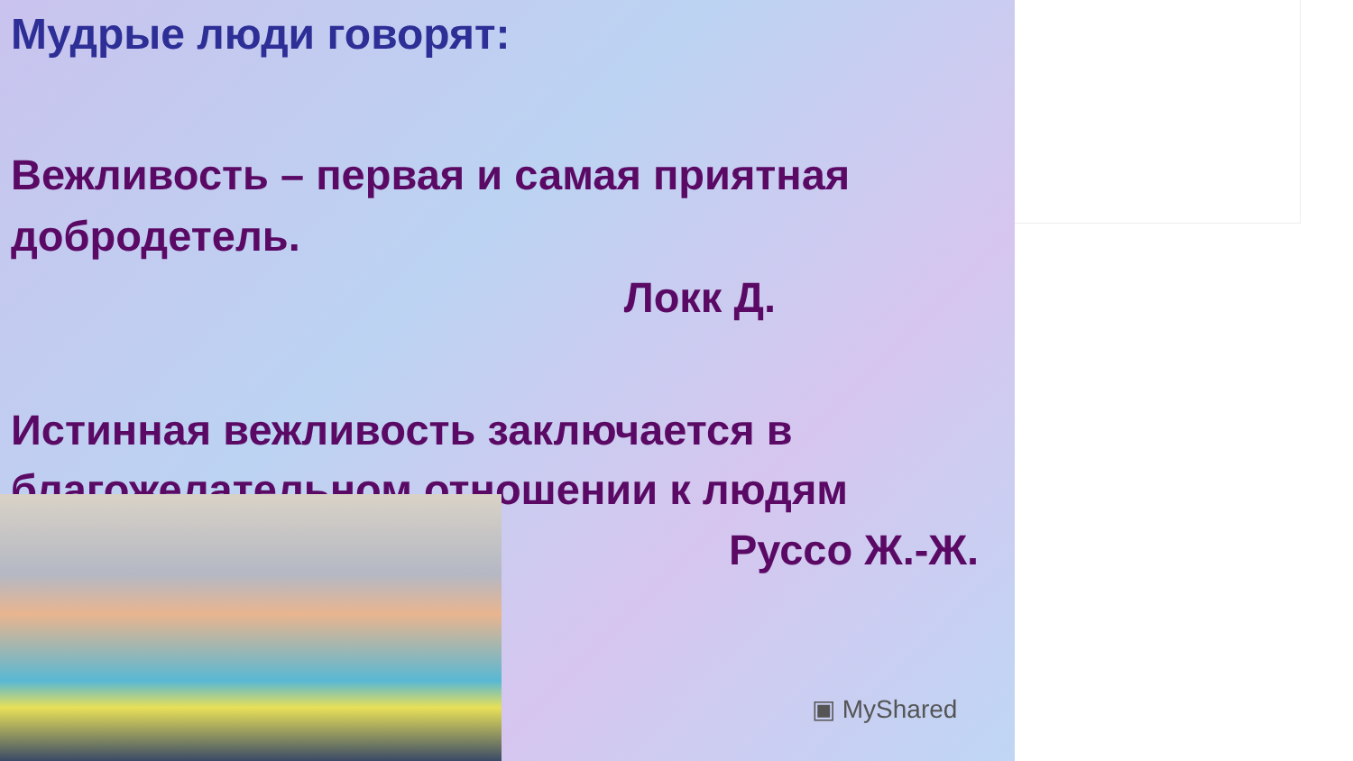Мудрые люди говорят:
Вежливость – первая и самая приятная добродетель.
Локк Д.
Истинная вежливость заключается в благожелательном отношении к людям
Руссо Ж.-Ж.
▣ MyShared